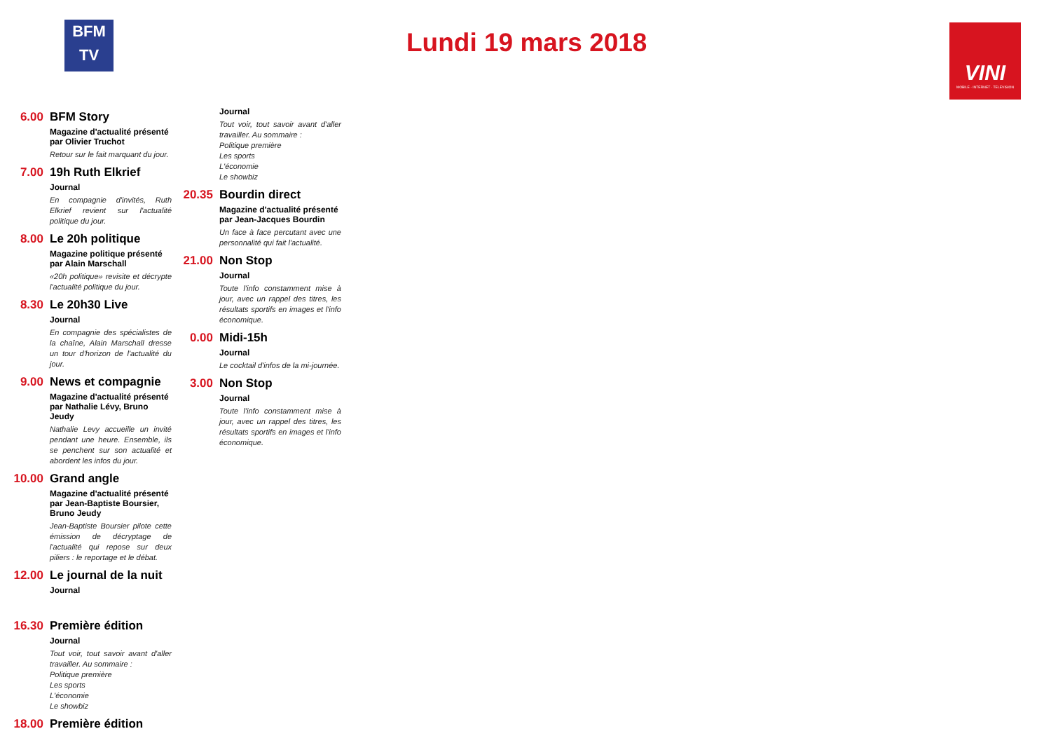BFM
TV
Lundi 19 mars 2018
VINI
MOBILE · INTERNET · TELEVISION
6.00 BFM Story
Magazine d'actualité présenté par Olivier Truchot
Retour sur le fait marquant du jour.
7.00 19h Ruth Elkrief
Journal
En compagnie d'invités, Ruth Elkrief revient sur l'actualité politique du jour.
8.00 Le 20h politique
Magazine politique présenté par Alain Marschall
«20h politique» revisite et décrypte l'actualité politique du jour.
8.30 Le 20h30 Live
Journal
En compagnie des spécialistes de la chaîne, Alain Marschall dresse un tour d'horizon de l'actualité du jour.
9.00 News et compagnie
Magazine d'actualité présenté par Nathalie Lévy, Bruno Jeudy
Nathalie Levy accueille un invité pendant une heure. Ensemble, ils se penchent sur son actualité et abordent les infos du jour.
10.00 Grand angle
Magazine d'actualité présenté par Jean-Baptiste Boursier, Bruno Jeudy
Jean-Baptiste Boursier pilote cette émission de décryptage de l'actualité qui repose sur deux piliers : le reportage et le débat.
12.00 Le journal de la nuit
Journal
16.30 Première édition
Journal
Tout voir, tout savoir avant d'aller travailler. Au sommaire :
Politique première
Les sports
L'économie
Le showbiz
18.00 Première édition
Journal
Tout voir, tout savoir avant d'aller travailler. Au sommaire :
Politique première
Les sports
L'économie
Le showbiz
20.35 Bourdin direct
Magazine d'actualité présenté par Jean-Jacques Bourdin
Un face à face percutant avec une personnalité qui fait l'actualité.
21.00 Non Stop
Journal
Toute l'info constamment mise à jour, avec un rappel des titres, les résultats sportifs en images et l'info économique.
0.00 Midi-15h
Journal
Le cocktail d'infos de la mi-journée.
3.00 Non Stop
Journal
Toute l'info constamment mise à jour, avec un rappel des titres, les résultats sportifs en images et l'info économique.